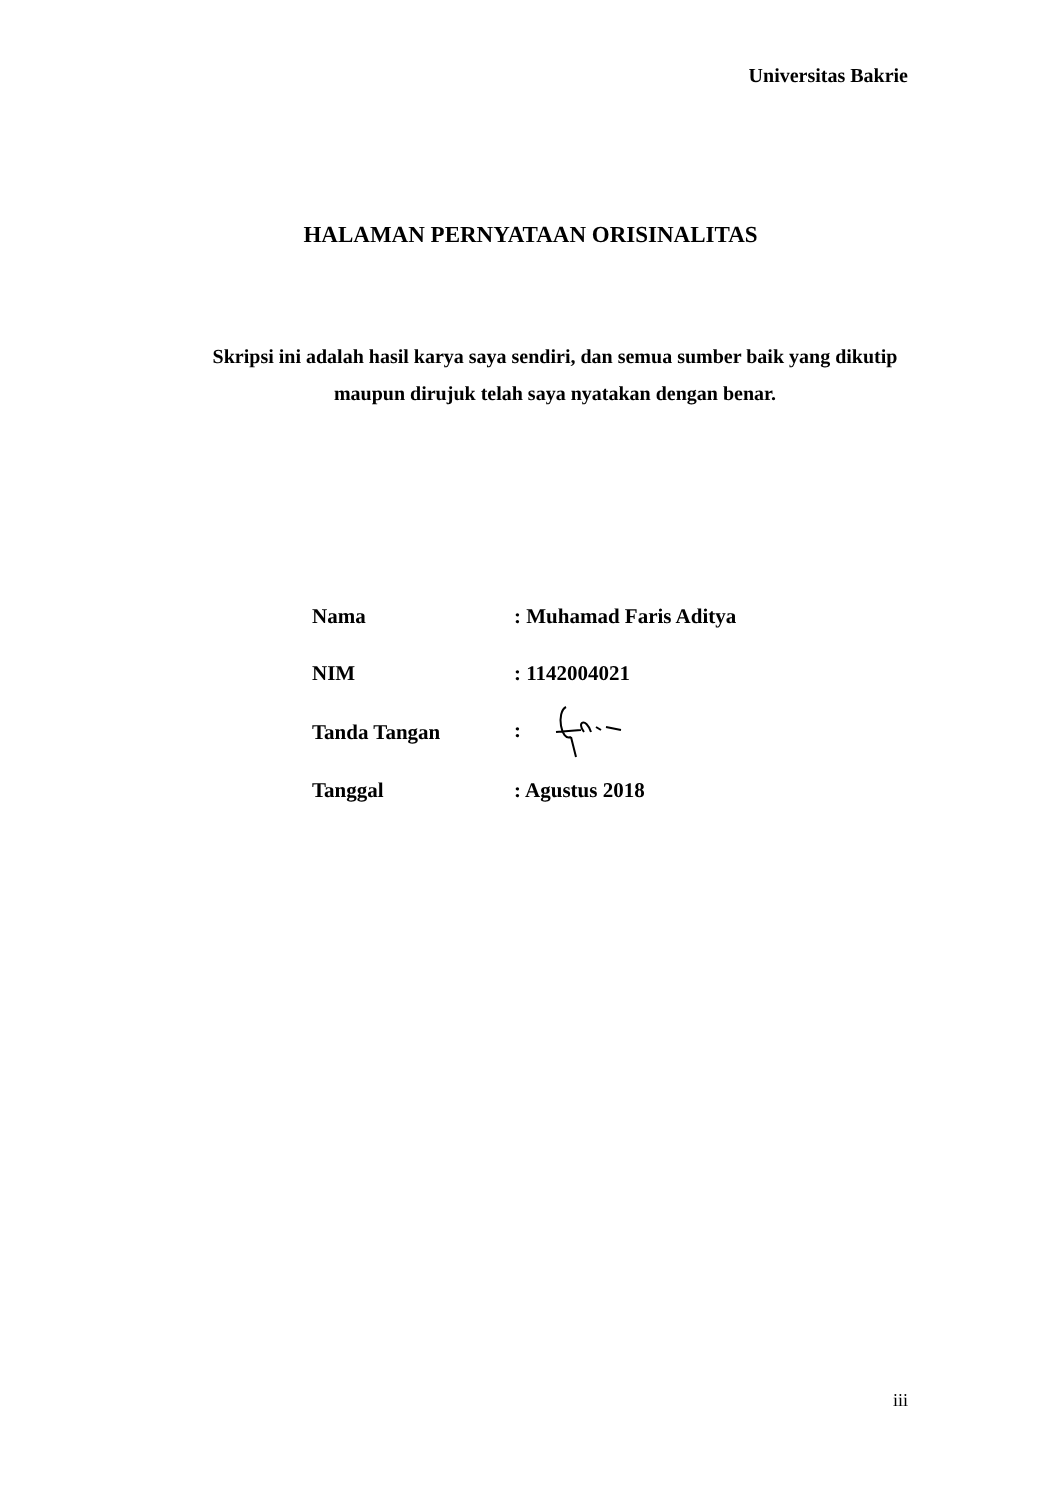Universitas Bakrie
HALAMAN PERNYATAAN ORISINALITAS
Skripsi ini adalah hasil karya saya sendiri, dan semua sumber baik yang dikutip maupun dirujuk telah saya nyatakan dengan benar.
| Nama | : Muhamad Faris Aditya |
| NIM | : 1142004021 |
| Tanda Tangan | : |
| Tanggal | : Agustus 2018 |
iii